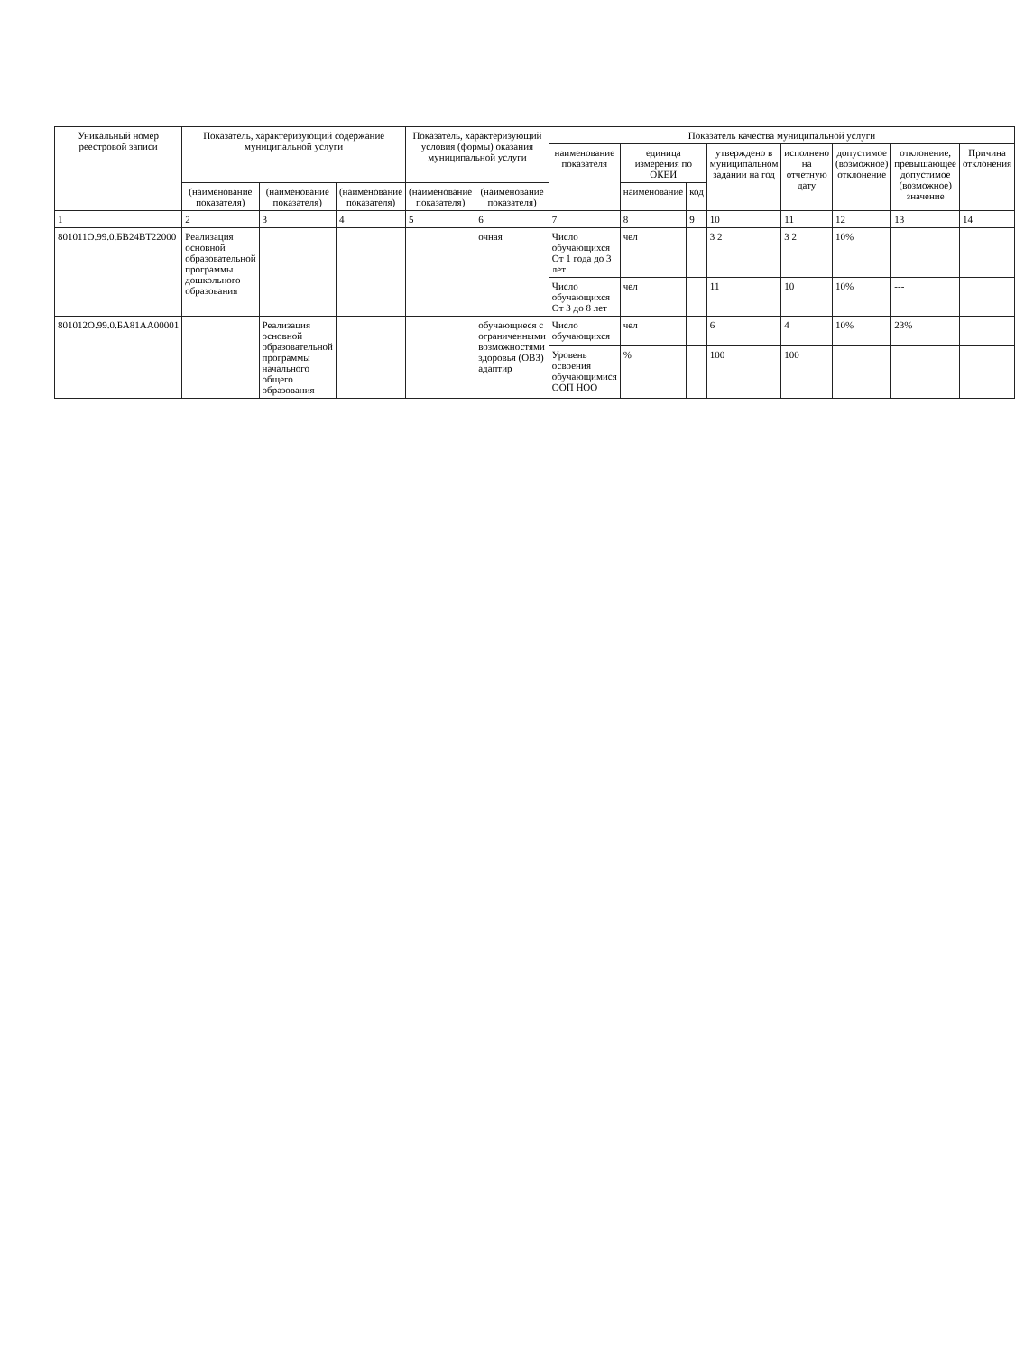| Уникальный номер реестровой записи | Показатель, характеризующий содержание муниципальной услуги | | | Показатель, характеризующий условия (формы) оказания муниципальной услуги | | Показатель качества муниципальной услуги | | | | | | | |
| --- | --- | --- | --- | --- | --- | --- | --- | --- | --- | --- | --- | --- | --- |
| | | | | | | наименование показателя | единица измерения по ОКЕИ | | утверждено в муниципальном задании на год | исполнено на отчетную дату | допустимое (возможное) отклонение | отклонение, превышающее допустимое (возможное) значение | Причина отклонения |
| | (наименование показателя) | (наименование показателя) | (наименование показателя) | (наименование показателя) | (наименование показателя) | | наименование | код | | | | | |
| 1 | 2 | 3 | 4 | 5 | 6 | 7 | 8 | 9 | 10 | 11 | 12 | 13 | 14 |
| 801011О.99.0.БВ24ВТ22000 | Реализация основной образовательной программы дошкольного образования | | | | очная | Число обучающихся От 1 года до 3 лет | чел | | 3 2 | 3 2 | 10% | | |
| | | | | | | Число обучающихся От 3 до 8 лет | чел | | 11 | 10 | 10% | --- | |
| 801012О.99.0.БА81АА00001 | | Реализация основной образовательной программы начального общего образования | | | обучающиеся с ограниченными возможностями здоровья (ОВЗ) адаптир | Число обучающихся | чел | | 6 | 4 | 10% | 23% | |
| | | | | | | Уровень освоения обучающимися ООП НОО | % | | 100 | 100 | | | |